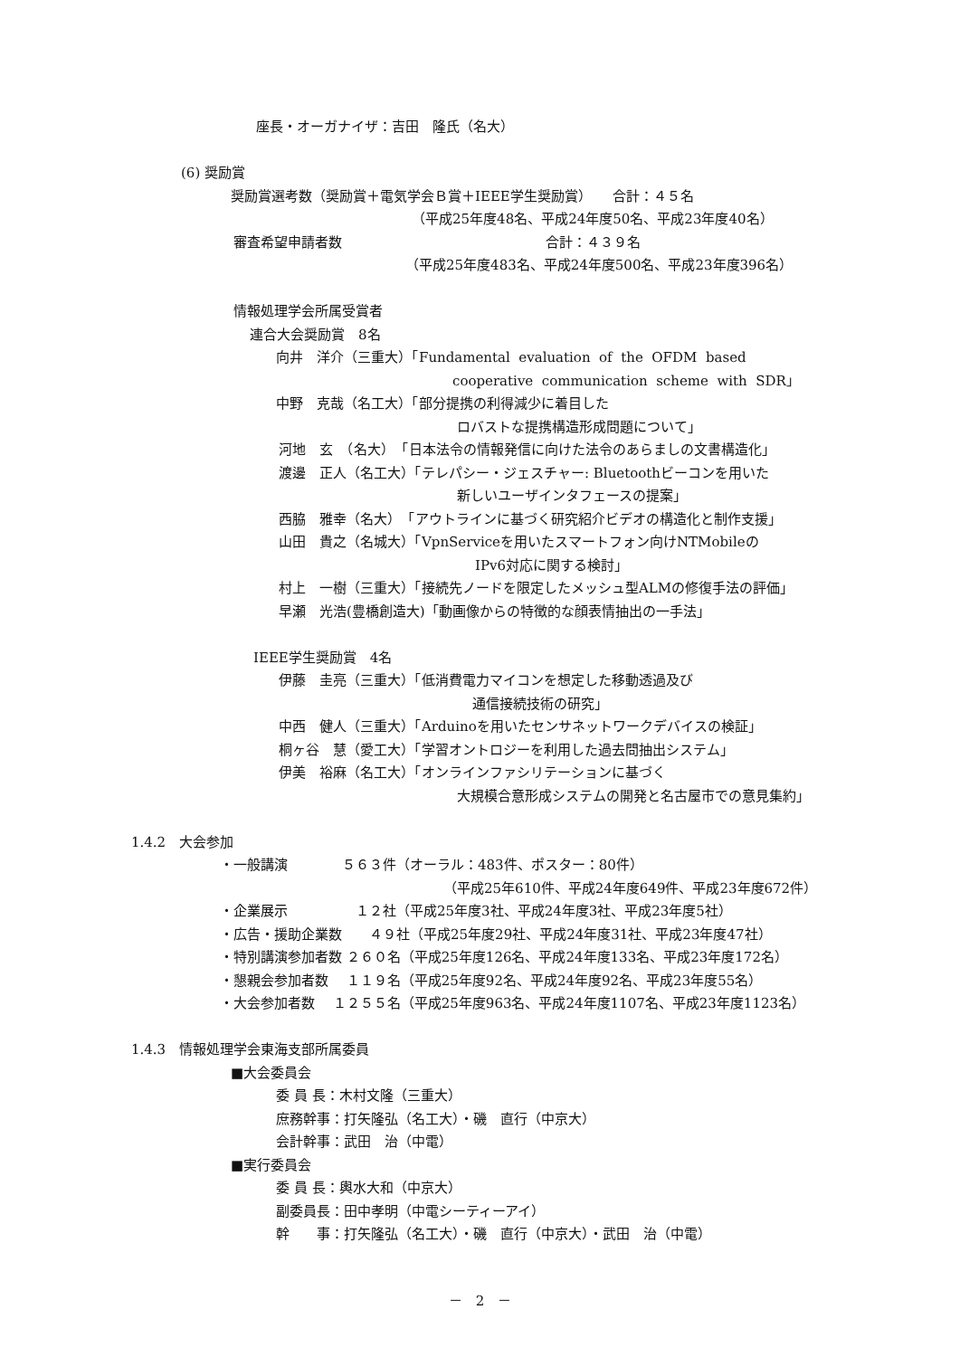座長・オーガナイザ：吉田　隆氏（名大）
(6) 奨励賞
奨励賞選考数（奨励賞＋電気学会Ｂ賞＋IEEE学生奨励賞）　　合計：４５名
（平成25年度48名、平成24年度50名、平成23年度40名）
審査希望申請者数　　　　　　　　　　　　　　　合計：４３９名
（平成25年度483名、平成24年度500名、平成23年度396名）
情報処理学会所属受賞者
連合大会奨励賞　8名
向井　洋介（三重大）「Fundamental evaluation of the OFDM based
cooperative communication scheme with SDR」
中野　克哉（名工大）「部分提携の利得減少に着目した
ロバストな提携構造形成問題について」
河地　玄　（名大）　「日本法令の情報発信に向けた法令のあらましの文書構造化」
渡邊　正人（名工大）「テレパシー・ジェスチャー: Bluetoothビーコンを用いた
新しいユーザインタフェースの提案」
西脇　雅幸（名大）　「アウトラインに基づく研究紹介ビデオの構造化と制作支援」
山田　貴之（名城大）「VpnServiceを用いたスマートフォン向けNTMobileの
IPv6対応に関する検討」
村上　一樹（三重大）「接続先ノードを限定したメッシュ型ALMの修復手法の評価」
早瀬　光浩(豊橋創造大)「動画像からの特徴的な顔表情抽出の一手法」
IEEE学生奨励賞　4名
伊藤　圭亮（三重大）「低消費電力マイコンを想定した移動透過及び
通信接続技術の研究」
中西　健人（三重大）「Arduinoを用いたセンサネットワークデバイスの検証」
桐ヶ谷　慧（愛工大）「学習オントロジーを利用した過去問抽出システム」
伊美　裕麻（名工大）「オンラインファシリテーションに基づく
大規模合意形成システムの開発と名古屋市での意見集約」
1.4.2　大会参加
・一般講演　　　　５６３件（オーラル：483件、ポスター：80件）
（平成25年610件、平成24年度649件、平成23年度672件）
・企業展示　　　　　１２社（平成25年度3社、平成24年度3社、平成23年度5社）
・広告・援助企業数　　４９社（平成25年度29社、平成24年度31社、平成23年度47社）
・特別講演参加者数 ２６０名（平成25年度126名、平成24年度133名、平成23年度172名）
・懇親会参加者数　 １１９名（平成25年度92名、平成24年度92名、平成23年度55名）
・大会参加者数　 １２５５名（平成25年度963名、平成24年度1107名、平成23年度1123名）
1.4.3　情報処理学会東海支部所属委員
■大会委員会
委 員 長：木村文隆（三重大）
庶務幹事：打矢隆弘（名工大）・磯　直行（中京大）
会計幹事：武田　治（中電）
■実行委員会
委 員 長：輿水大和（中京大）
副委員長：田中孝明（中電シーティーアイ）
幹　　事：打矢隆弘（名工大）・磯　直行（中京大）・武田　治（中電）
－　2　－